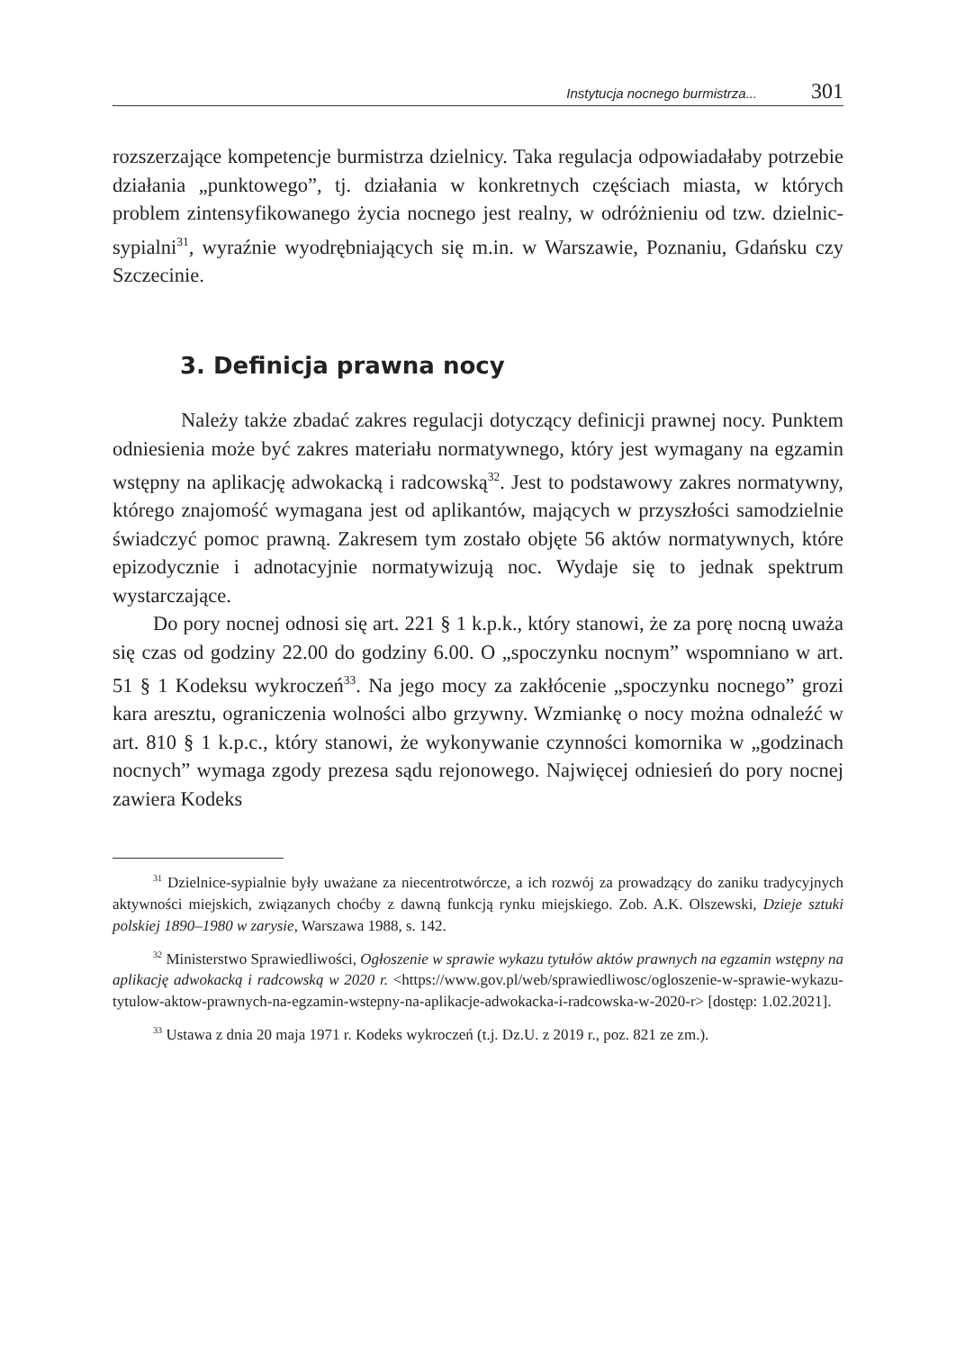Instytucja nocnego burmistrza... 301
rozszerzające kompetencje burmistrza dzielnicy. Taka regulacja odpowiadałaby potrzebie działania „punktowego”, tj. działania w konkretnych częściach miasta, w których problem zintensyfikowanego życia nocnego jest realny, w odróżnieniu od tzw. dzielnic-sypialni<sup>31</sup>, wyraźnie wyodrębniających się m.in. w Warszawie, Poznaniu, Gdańsku czy Szczecinie.
3. Definicja prawna nocy
Należy także zbadać zakres regulacji dotyczący definicji prawnej nocy. Punktem odniesienia może być zakres materiału normatywnego, który jest wymagany na egzamin wstępny na aplikację adwokacką i radcowską<sup>32</sup>. Jest to podstawowy zakres normatywny, którego znajomość wymagana jest od aplikantów, mających w przyszłości samodzielnie świadczyć pomoc prawną. Zakresem tym zostało objęte 56 aktów normatywnych, które epizodycznie i adnotacyjnie normatywizują noc. Wydaje się to jednak spektrum wystarczające.
Do pory nocnej odnosi się art. 221 § 1 k.p.k., który stanowi, że za porę nocną uważa się czas od godziny 22.00 do godziny 6.00. O „spoczynku nocnym” wspomniano w art. 51 § 1 Kodeksu wykroczeń<sup>33</sup>. Na jego mocy za zakłócenie „spoczynku nocnego” grozi kara aresztu, ograniczenia wolności albo grzywny. Wzmiankę o nocy można odnaleźć w art. 810 § 1 k.p.c., który stanowi, że wykonywanie czynności komornika w „godzinach nocnych” wymaga zgody prezesa sądu rejonowego. Najwięcej odniesień do pory nocnej zawiera Kodeks
<sup>31</sup> Dzielnice-sypialnie były uważane za niecentrotwórcze, a ich rozwój za prowadzący do zaniku tradycyjnych aktywności miejskich, związanych choćby z dawną funkcją rynku miejskiego. Zob. A.K. Olszewski, Dzieje sztuki polskiej 1890–1980 w zarysie, Warszawa 1988, s. 142.
<sup>32</sup> Ministerstwo Sprawiedliwości, Ogłoszenie w sprawie wykazu tytułów aktów prawnych na egzamin wstępny na aplikację adwokacką i radcowską w 2020 r. <https://www.gov.pl/web/sprawiedliwosc/ogloszenie-w-sprawie-wykazu-tytulow-aktow-prawnych-na-egzamin-wstepny-na-aplikacje-adwokacka-i-radcowska-w-2020-r> [dostęp: 1.02.2021].
<sup>33</sup> Ustawa z dnia 20 maja 1971 r. Kodeks wykroczeń (t.j. Dz.U. z 2019 r., poz. 821 ze zm.).